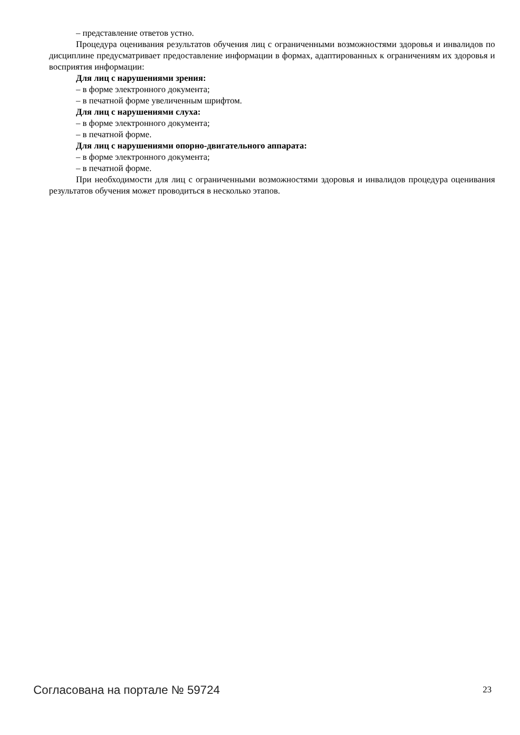– представление ответов устно.
Процедура оценивания результатов обучения лиц с ограниченными возможностями здоровья и инвалидов по дисциплине предусматривает предоставление информации в формах, адаптированных к ограничениям их здоровья и восприятия информации:
Для лиц с нарушениями зрения:
– в форме электронного документа;
– в печатной форме увеличенным шрифтом.
Для лиц с нарушениями слуха:
– в форме электронного документа;
– в печатной форме.
Для лиц с нарушениями опорно-двигательного аппарата:
– в форме электронного документа;
– в печатной форме.
При необходимости для лиц с ограниченными возможностями здоровья и инвалидов процедура оценивания результатов обучения может проводиться в несколько этапов.
Согласована на портале № 59724 23